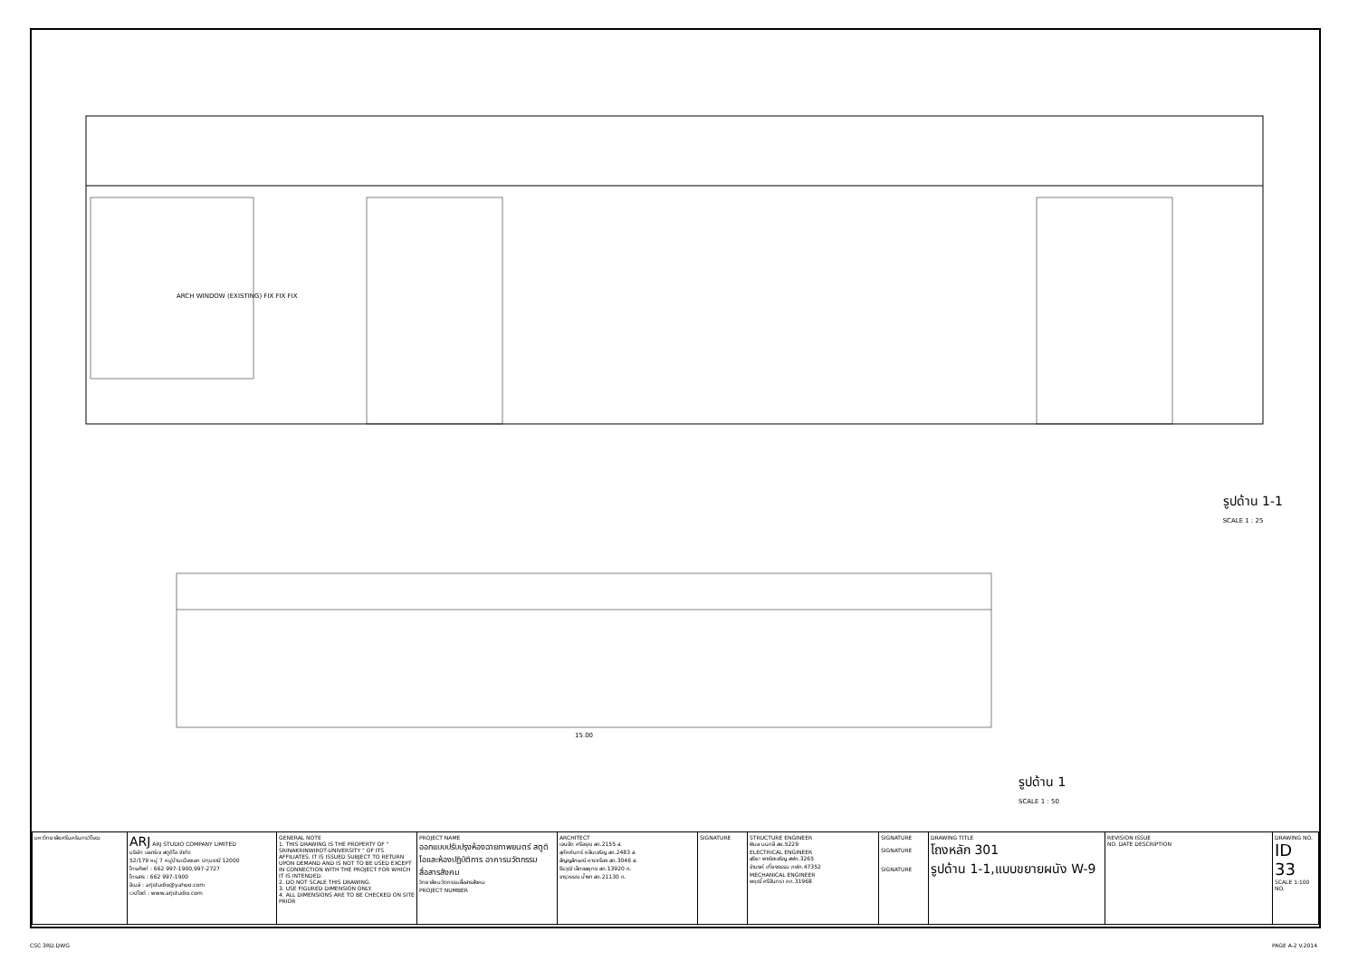รูปด้าน 1-1
SCALE 1 : 25
รูปด้าน 1
SCALE 1 : 50
ARCH WINDOW (EXISTING) FIX FIX FIX
15.00
| มหาวิทยาลัยศรีนครินทรวิโรฒ | ARJ ARJ STUDIO COMPANY LIMITED บริษัท เออาร์เจ สตูดิโอ จำกัด 52/179 หมู่ 7 หมู่บ้านเมืองเอก ปทุมธานี 12000 โทรศัพท์ : 662 997-1900,997-2727 โทรสาร : 662 997-1900 อีเมล์ : arjstudio@yahoo.com เวปไซต์ : www.arjstudio.com | GENERAL NOTE 1. THIS DRAWING IS THE PROPERTY OF " SRINAKRINWIROT-UNIVERSITY " OF ITS AFFILIATES. IT IS ISSUED SUBJECT TO RETURN UPON DEMAND AND IS NOT TO BE USED EXCEPT IN CONNECTION WITH THE PROJECT FOR WHICH IT IS INTENDED. 2. DO NOT SCALE THIS DRAWING. 3. USE FIGURED DIMENSION ONLY. 4. ALL DIMENSIONS ARE TO BE CHECKED ON SITE PRIOR | PROJECT NAME ออกแบบปรับปรุงห้องฉายภาพยนตร์ สตูดิโอและห้องปฏิบัติการ อาคารนวัตกรรมสื่อสารสังคม วิทยาลัยนวัตกรรมสื่อสารสังคม PROJECT NUMBER | ARCHITECT เจนจัด ศรีอรุณ สถ.2155 ส. สุภัคคินทร์ หลีมเจริญ สถ.2483 ส. สัญญลักษณ์ คาราเรือง สถ.3046 ส. ธีรวุฒิ เล็กชลยุทธ สถ.13920 ภ. จารุวรรณ น้ำพา สถ.21130 ภ. | SIGNATURE | STRUCTURE ENGINEER พิมล นนทลี สย.5229 ELECTRICAL ENGINEER สุริยะ พาณิชเจริญ สฟก.3265 จำนงค์ เที่ยงธรรม ภฟก.47352 MECHANICAL ENGINEER พฤฒิ์ ศรีจันทรา ภก.31968 | SIGNATURE SIGNATURE SIGNATURE | DRAWING TITLE โถงหลัก 301 รูปด้าน 1-1,แบบขยายผนัง W-9 | REVISION ISSUE NO. DATE DESCRIPTION | DRAWING NO. ID 33 SCALE 1:100 NO. |
CSC 3RD.DWG PAGE A-2 V.2014